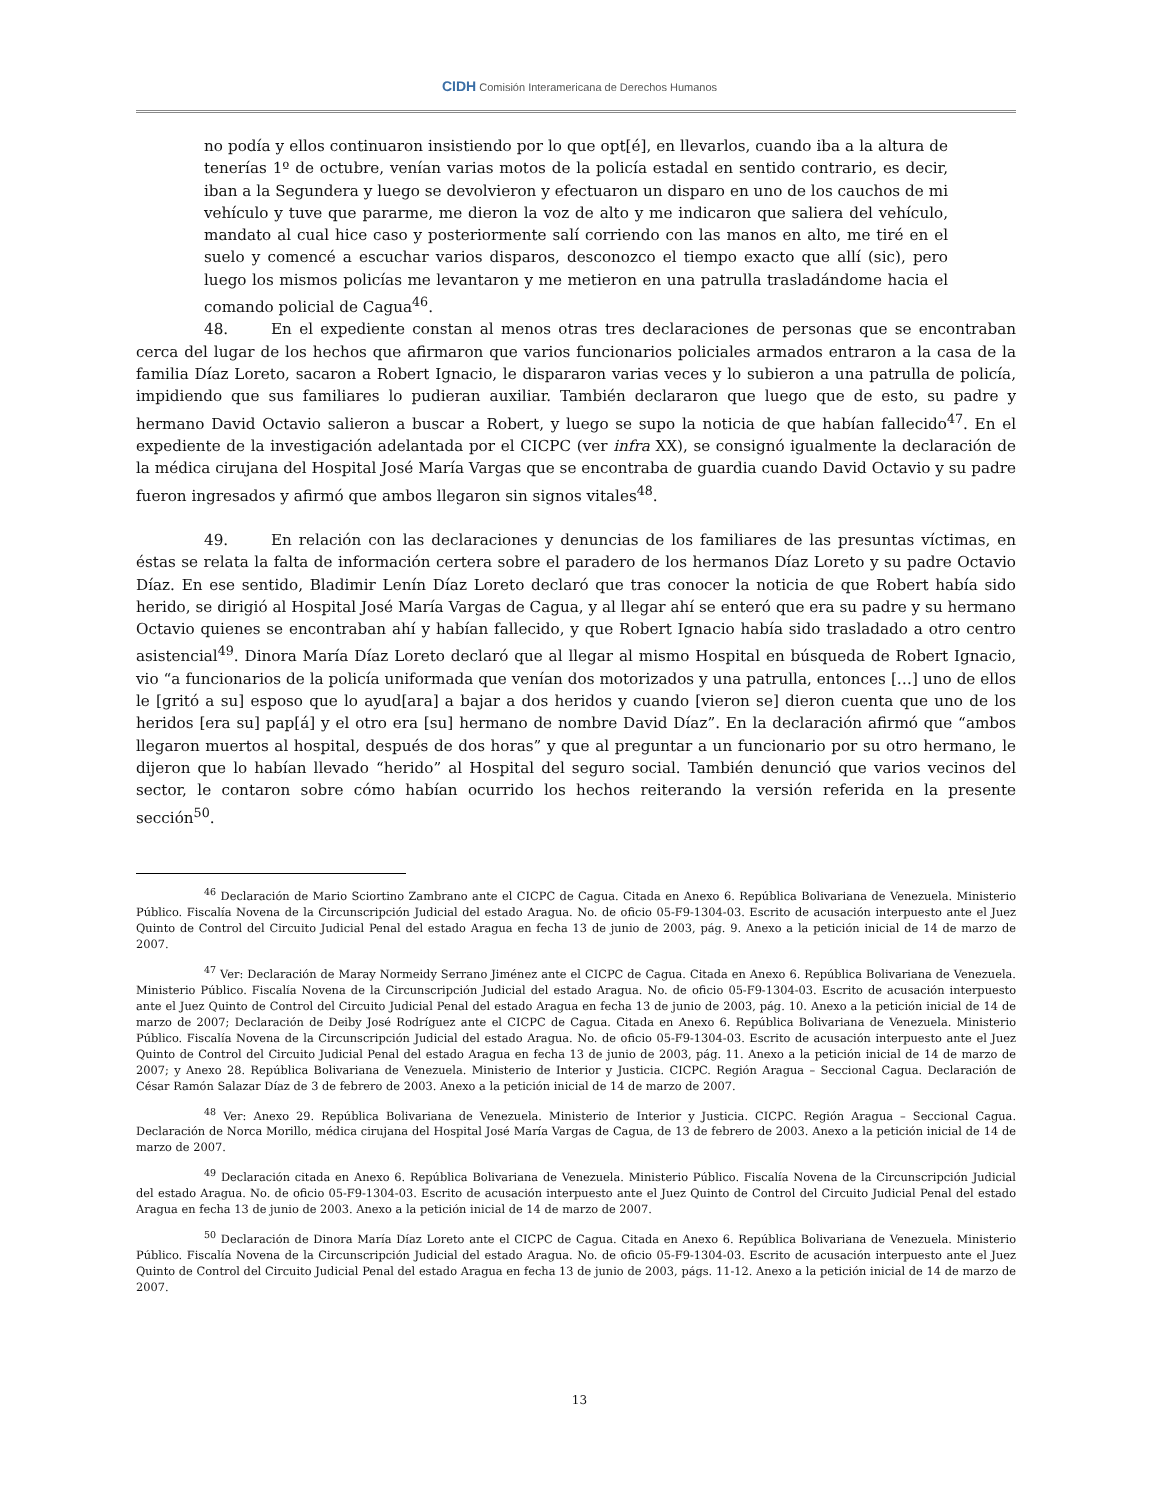CIDH Comisión Interamericana de Derechos Humanos
no podía y ellos continuaron insistiendo por lo que opt[é], en llevarlos, cuando iba a la altura de tenerías 1º de octubre, venían varias motos de la policía estadal en sentido contrario, es decir, iban a la Segundera y luego se devolvieron y efectuaron un disparo en uno de los cauchos de mi vehículo y tuve que pararme, me dieron la voz de alto y me indicaron que saliera del vehículo, mandato al cual hice caso y posteriormente salí corriendo con las manos en alto, me tiré en el suelo y comencé a escuchar varios disparos, desconozco el tiempo exacto que allí (sic), pero luego los mismos policías me levantaron y me metieron en una patrulla trasladándome hacia el comando policial de Cagua<sup>46</sup>.
48. En el expediente constan al menos otras tres declaraciones de personas que se encontraban cerca del lugar de los hechos que afirmaron que varios funcionarios policiales armados entraron a la casa de la familia Díaz Loreto, sacaron a Robert Ignacio, le dispararon varias veces y lo subieron a una patrulla de policía, impidiendo que sus familiares lo pudieran auxiliar. También declararon que luego que de esto, su padre y hermano David Octavio salieron a buscar a Robert, y luego se supo la noticia de que habían fallecido<sup>47</sup>. En el expediente de la investigación adelantada por el CICPC (ver infra XX), se consignó igualmente la declaración de la médica cirujana del Hospital José María Vargas que se encontraba de guardia cuando David Octavio y su padre fueron ingresados y afirmó que ambos llegaron sin signos vitales<sup>48</sup>.
49. En relación con las declaraciones y denuncias de los familiares de las presuntas víctimas, en éstas se relata la falta de información certera sobre el paradero de los hermanos Díaz Loreto y su padre Octavio Díaz. En ese sentido, Bladimir Lenín Díaz Loreto declaró que tras conocer la noticia de que Robert había sido herido, se dirigió al Hospital José María Vargas de Cagua, y al llegar ahí se enteró que era su padre y su hermano Octavio quienes se encontraban ahí y habían fallecido, y que Robert Ignacio había sido trasladado a otro centro asistencial<sup>49</sup>. Dinora María Díaz Loreto declaró que al llegar al mismo Hospital en búsqueda de Robert Ignacio, vio “a funcionarios de la policía uniformada que venían dos motorizados y una patrulla, entonces […] uno de ellos le [gritó a su] esposo que lo ayud[ara] a bajar a dos heridos y cuando [vieron se] dieron cuenta que uno de los heridos [era su] pap[á] y el otro era [su] hermano de nombre David Díaz”. En la declaración afirmó que “ambos llegaron muertos al hospital, después de dos horas” y que al preguntar a un funcionario por su otro hermano, le dijeron que lo habían llevado “herido” al Hospital del seguro social. También denunció que varios vecinos del sector, le contaron sobre cómo habían ocurrido los hechos reiterando la versión referida en la presente sección<sup>50</sup>.
<sup>46</sup> Declaración de Mario Sciortino Zambrano ante el CICPC de Cagua. Citada en Anexo 6. República Bolivariana de Venezuela. Ministerio Público. Fiscalía Novena de la Circunscripción Judicial del estado Aragua. No. de oficio 05-F9-1304-03. Escrito de acusación interpuesto ante el Juez Quinto de Control del Circuito Judicial Penal del estado Aragua en fecha 13 de junio de 2003, pág. 9. Anexo a la petición inicial de 14 de marzo de 2007.
<sup>47</sup> Ver: Declaración de Maray Normeidy Serrano Jiménez ante el CICPC de Cagua. Citada en Anexo 6. República Bolivariana de Venezuela. Ministerio Público. Fiscalía Novena de la Circunscripción Judicial del estado Aragua. No. de oficio 05-F9-1304-03. Escrito de acusación interpuesto ante el Juez Quinto de Control del Circuito Judicial Penal del estado Aragua en fecha 13 de junio de 2003, pág. 10. Anexo a la petición inicial de 14 de marzo de 2007; Declaración de Deiby José Rodríguez ante el CICPC de Cagua. Citada en Anexo 6. República Bolivariana de Venezuela. Ministerio Público. Fiscalía Novena de la Circunscripción Judicial del estado Aragua. No. de oficio 05-F9-1304-03. Escrito de acusación interpuesto ante el Juez Quinto de Control del Circuito Judicial Penal del estado Aragua en fecha 13 de junio de 2003, pág. 11. Anexo a la petición inicial de 14 de marzo de 2007; y Anexo 28. República Bolivariana de Venezuela. Ministerio de Interior y Justicia. CICPC. Región Aragua – Seccional Cagua. Declaración de César Ramón Salazar Díaz de 3 de febrero de 2003. Anexo a la petición inicial de 14 de marzo de 2007.
<sup>48</sup> Ver: Anexo 29. República Bolivariana de Venezuela. Ministerio de Interior y Justicia. CICPC. Región Aragua – Seccional Cagua. Declaración de Norca Morillo, médica cirujana del Hospital José María Vargas de Cagua, de 13 de febrero de 2003. Anexo a la petición inicial de 14 de marzo de 2007.
<sup>49</sup> Declaración citada en Anexo 6. República Bolivariana de Venezuela. Ministerio Público. Fiscalía Novena de la Circunscripción Judicial del estado Aragua. No. de oficio 05-F9-1304-03. Escrito de acusación interpuesto ante el Juez Quinto de Control del Circuito Judicial Penal del estado Aragua en fecha 13 de junio de 2003. Anexo a la petición inicial de 14 de marzo de 2007.
<sup>50</sup> Declaración de Dinora María Díaz Loreto ante el CICPC de Cagua. Citada en Anexo 6. República Bolivariana de Venezuela. Ministerio Público. Fiscalía Novena de la Circunscripción Judicial del estado Aragua. No. de oficio 05-F9-1304-03. Escrito de acusación interpuesto ante el Juez Quinto de Control del Circuito Judicial Penal del estado Aragua en fecha 13 de junio de 2003, págs. 11-12. Anexo a la petición inicial de 14 de marzo de 2007.
13